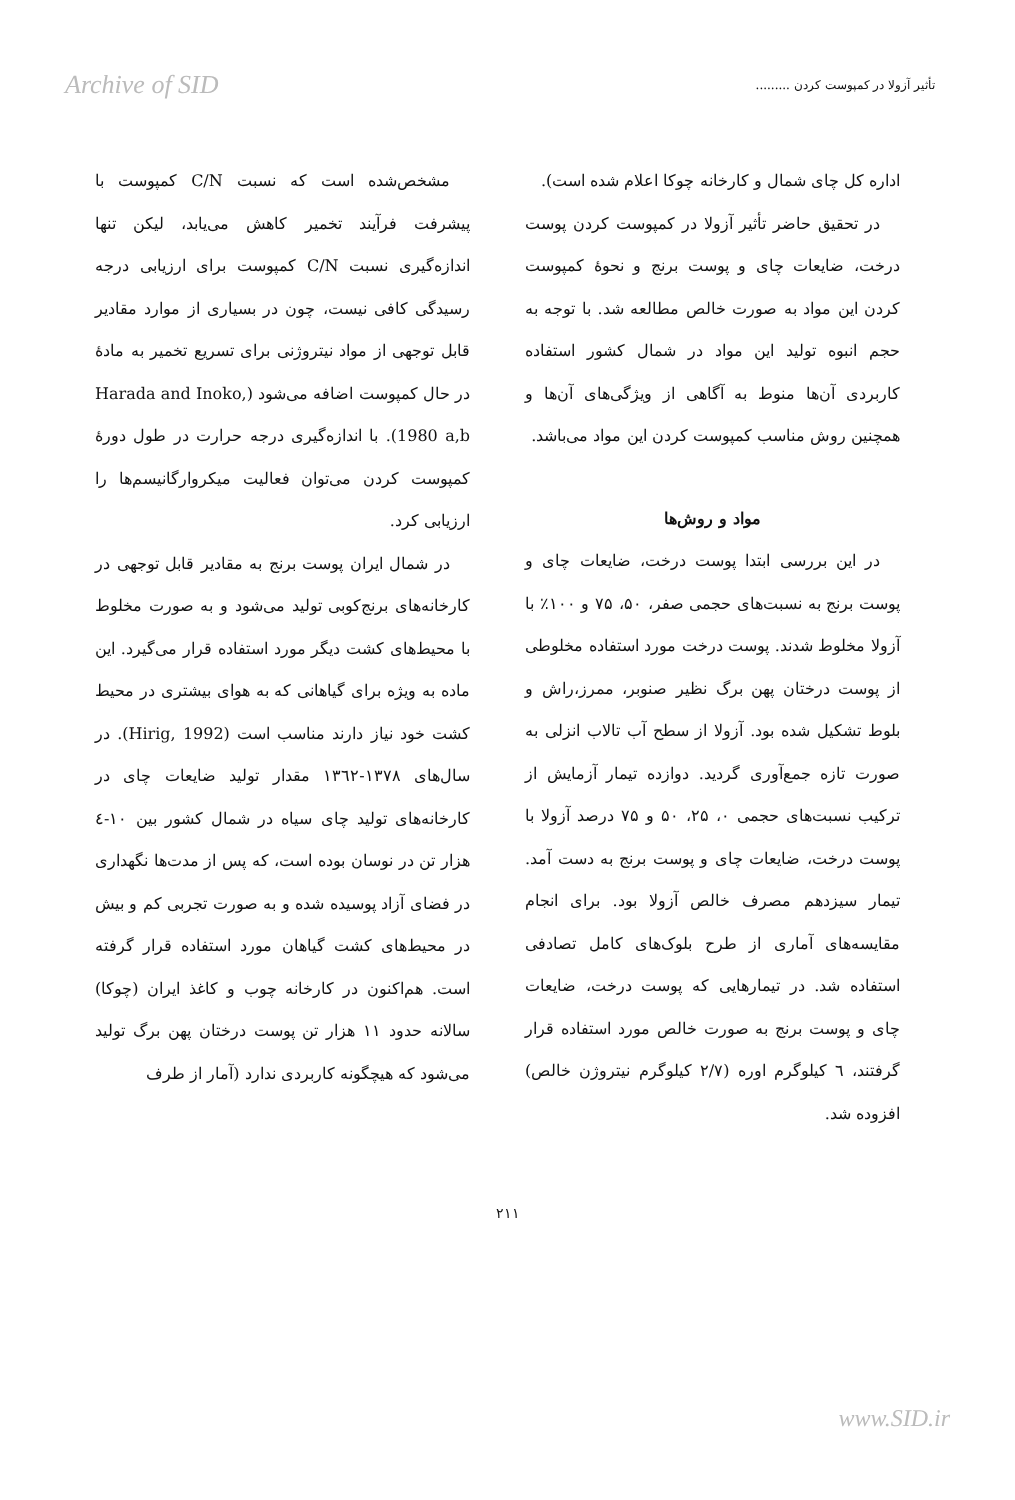Archive of SID تأثیر آزولا در کمپوست کردن .........
مشخص‌شده است که نسبت C/N کمپوست با پیشرفت فرآیند تخمیر کاهش می‌یابد، لیکن تنها اندازه‌گیری نسبت C/N کمپوست برای ارزیابی درجه رسیدگی کافی نیست، چون در بسیاری از موارد مقادیر قابل توجهی از مواد نیتروژنی برای تسریع تخمیر به مادهٔ در حال کمپوست اضافه می‌شود (Harada and Inoko, 1980 a,b). با اندازه‌گیری درجه حرارت در طول دورهٔ کمپوست کردن می‌توان فعالیت میکروارگانیسم‌ها را ارزیابی کرد.
در شمال ایران پوست برنج به مقادیر قابل توجهی در کارخانه‌های برنج‌کوبی تولید می‌شود و به صورت مخلوط با محیط‌های کشت دیگر مورد استفاده قرار می‌گیرد. این ماده به ویژه برای گیاهانی که به هوای بیشتری در محیط کشت خود نیاز دارند مناسب است (Hirig, 1992). در سال‌های ۱۳۷۸-۱۳٦۲ مقدار تولید ضایعات چای در کارخانه‌های تولید چای سیاه در شمال کشور بین ۱۰-٤ هزار تن در نوسان بوده است، که پس از مدت‌ها نگهداری در فضای آزاد پوسیده شده و به صورت تجربی کم و بیش در محیط‌های کشت گیاهان مورد استفاده قرار گرفته است. هم‌اکنون در کارخانه چوب و کاغذ ایران (چوکا) سالانه حدود ۱۱ هزار تن پوست درختان پهن برگ تولید می‌شود که هیچگونه کاربردی ندارد (آمار از طرف
اداره کل چای شمال و کارخانه چوکا اعلام شده است).
در تحقیق حاضر تأثیر آزولا در کمپوست کردن پوست درخت، ضایعات چای و پوست برنج و نحوهٔ کمپوست کردن این مواد به صورت خالص مطالعه شد. با توجه به حجم انبوه تولید این مواد در شمال کشور استفاده کاربردی آن‌ها منوط به آگاهی از ویژگی‌های آن‌ها و همچنین روش مناسب کمپوست کردن این مواد می‌باشد.
مواد و روش‌ها
در این بررسی ابتدا پوست درخت، ضایعات چای و پوست برنج به نسبت‌های حجمی صفر، ۵۰، ۷۵ و ۱۰۰٪ با آزولا مخلوط شدند. پوست درخت مورد استفاده مخلوطی از پوست درختان پهن برگ نظیر صنوبر، ممرز،راش و بلوط تشکیل شده بود. آزولا از سطح آب تالاب انزلی به صورت تازه جمع‌آوری گردید. دوازده تیمار آزمایش از ترکیب نسبت‌های حجمی ۰، ۲۵، ۵۰ و ۷۵ درصد آزولا با پوست درخت، ضایعات چای و پوست برنج به دست آمد. تیمار سیزدهم مصرف خالص آزولا بود. برای انجام مقایسه‌های آماری از طرح بلوک‌های کامل تصادفی استفاده شد. در تیمارهایی که پوست درخت، ضایعات چای و پوست برنج به صورت خالص مورد استفاده قرار گرفتند، ٦ کیلوگرم اوره (۲/۷ کیلوگرم نیتروژن خالص) افزوده شد.
۲۱۱
www.SID.ir